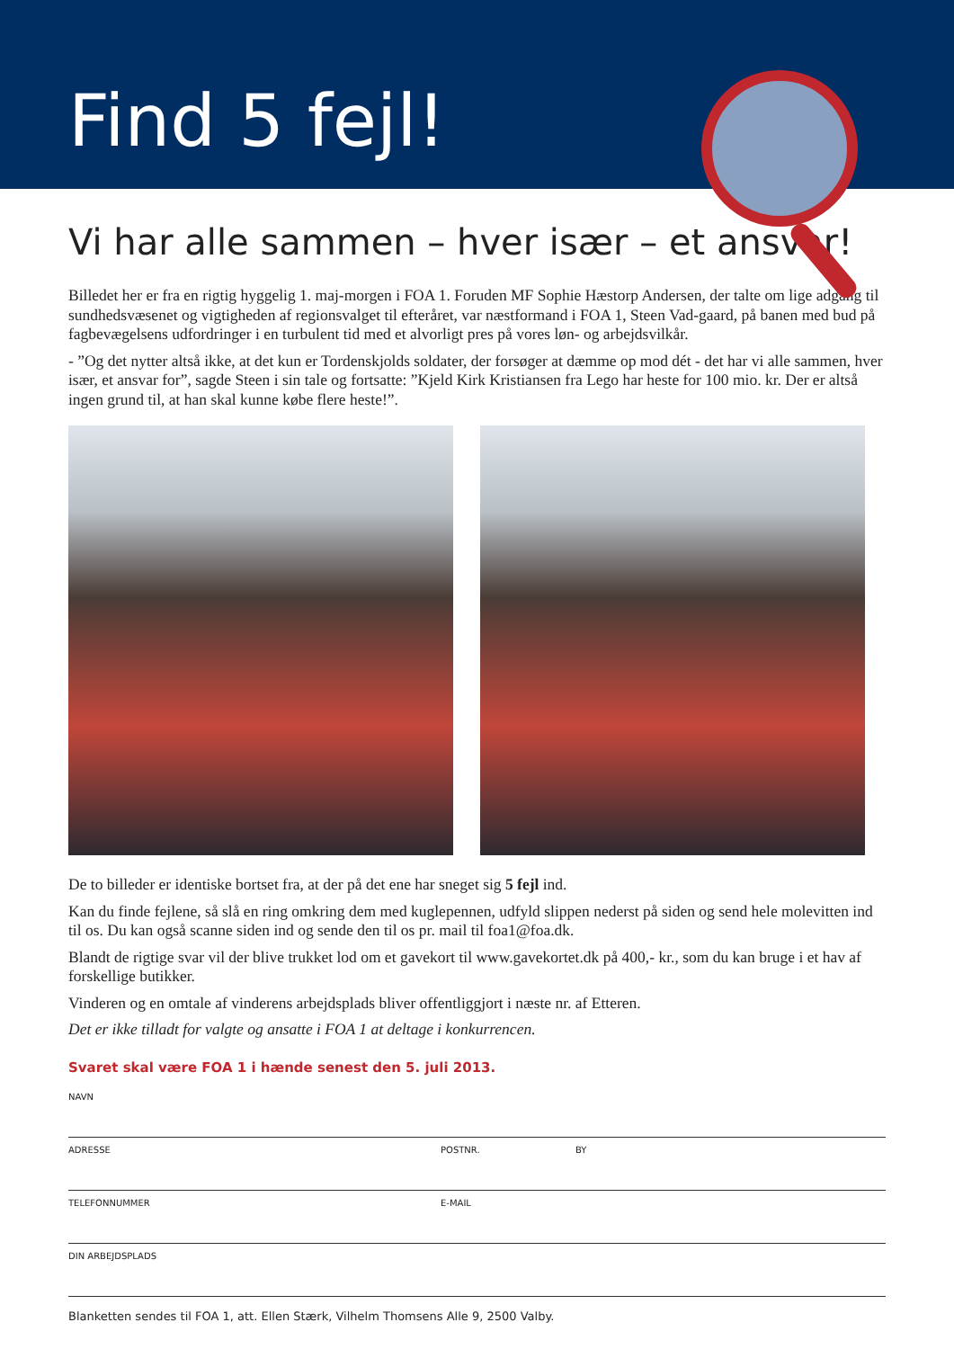Find 5 fejl!
Vi har alle sammen – hver især – et ansvar!
Billedet her er fra en rigtig hyggelig 1. maj-morgen i FOA 1. Foruden MF Sophie Hæstorp Andersen, der talte om lige adgang til sundhedsvæsenet og vigtigheden af regionsvalget til efteråret, var næstformand i FOA 1, Steen Vad-gaard, på banen med bud på fagbevægelsens udfordringer i en turbulent tid med et alvorligt pres på vores løn- og arbejdsvilkår.
- ”Og det nytter altså ikke, at det kun er Tordenskjolds soldater, der forsøger at dæmme op mod dét - det har vi alle sammen, hver især, et ansvar for”, sagde Steen i sin tale og fortsatte: ”Kjeld Kirk Kristiansen fra Lego har heste for 100 mio. kr. Der er altså ingen grund til, at han skal kunne købe flere heste!”.
De to billeder er identiske bortset fra, at der på det ene har sneget sig 5 fejl ind.
Kan du finde fejlene, så slå en ring omkring dem med kuglepennen, udfyld slippen nederst på siden og send hele molevitten ind til os. Du kan også scanne siden ind og sende den til os pr. mail til foa1@foa.dk.
Blandt de rigtige svar vil der blive trukket lod om et gavekort til www.gavekortet.dk på 400,- kr., som du kan bruge i et hav af forskellige butikker.
Vinderen og en omtale af vinderens arbejdsplads bliver offentliggjort i næste nr. af Etteren.
Det er ikke tilladt for valgte og ansatte i FOA 1 at deltage i konkurrencen.
Svaret skal være FOA 1 i hænde senest den 5. juli 2013.
NAVN
ADRESSE POSTNR. BY
TELEFONNUMMER E-MAIL
DIN ARBEJDSPLADS
Blanketten sendes til FOA 1, att. Ellen Stærk, Vilhelm Thomsens Alle 9, 2500 Valby.